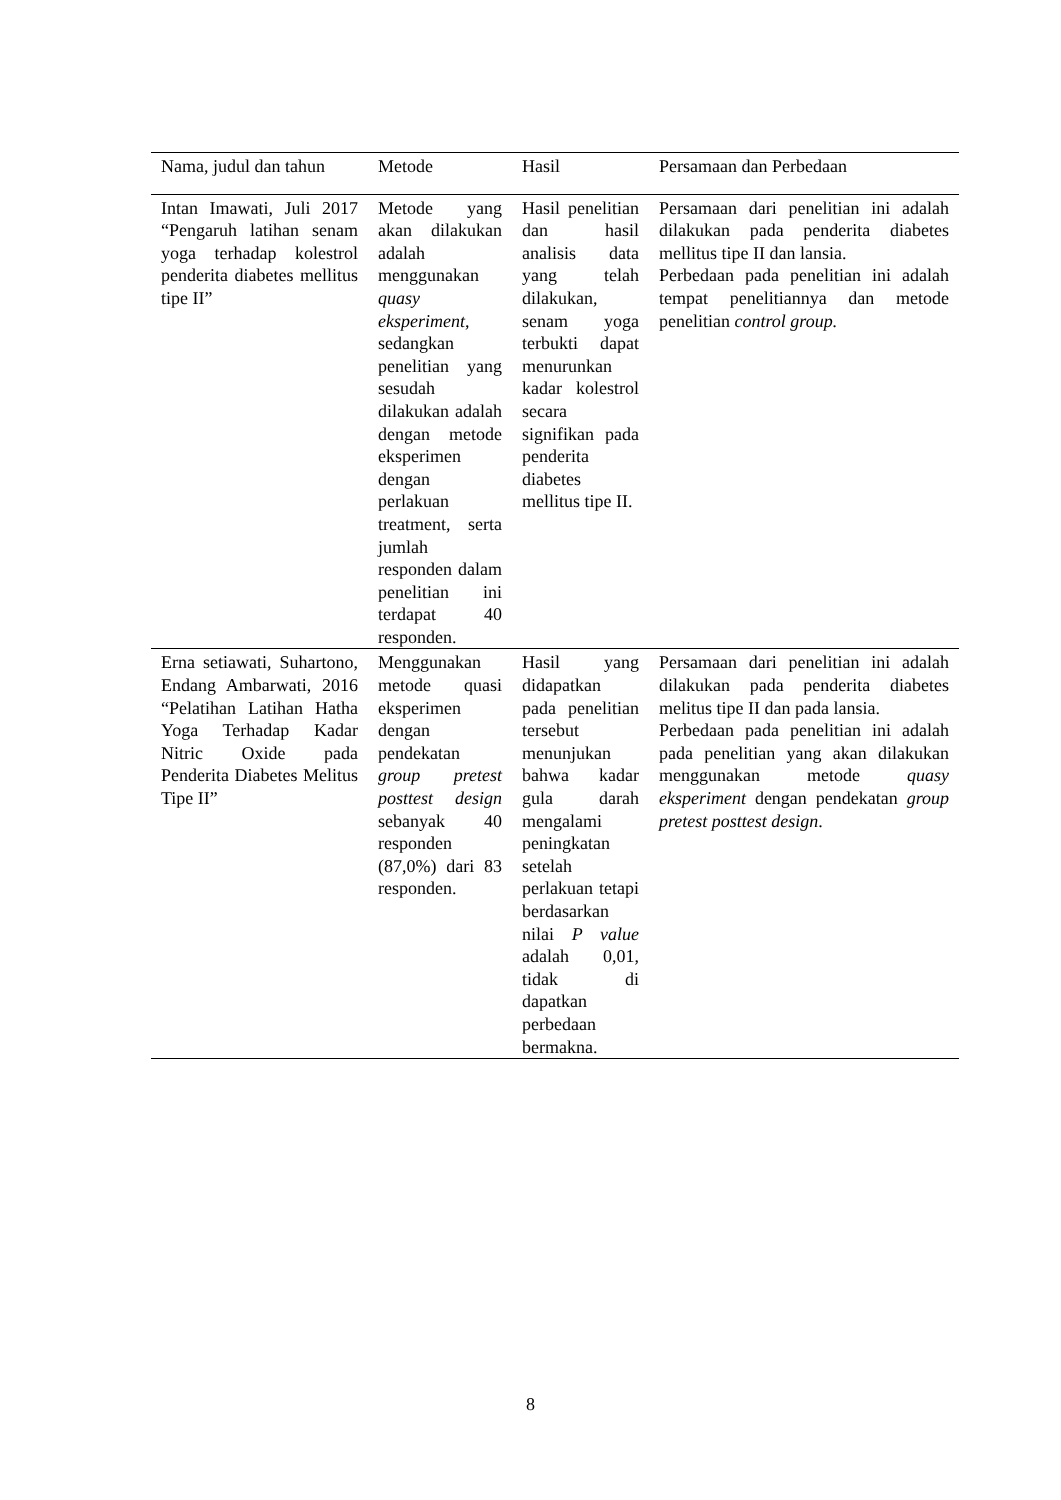| Nama, judul dan tahun | Metode | Hasil | Persamaan dan Perbedaan |
| --- | --- | --- | --- |
| Intan Imawati, Juli 2017 “Pengaruh latihan senam yoga terhadap kolestrol penderita diabetes mellitus tipe II” | Metode yang akan dilakukan adalah menggunakan quasy eksperiment , sedangkan penelitian yang sesudah dilakukan adalah dengan metode eksperimen dengan perlakuan treatment, serta jumlah responden dalam penelitian ini terdapat 40 responden. | Hasil penelitian dan hasil analisis data yang telah dilakukan, senam yoga terbukti dapat menurunkan kadar kolestrol secara signifikan pada penderita diabetes mellitus tipe II. | Persamaan dari penelitian ini adalah dilakukan pada penderita diabetes mellitus tipe II dan lansia. Perbedaan pada penelitian ini adalah tempat penelitiannya dan metode penelitian control group. |
| Erna setiawati, Suhartono, Endang Ambarwati, 2016 “Pelatihan Latihan Hatha Yoga Terhadap Kadar Nitric Oxide pada Penderita Diabetes Melitus Tipe II” | Menggunakan metode quasi eksperimen dengan pendekatan group pretest posttest design sebanyak 40 responden (87,0%) dari 83 responden. | Hasil yang didapatkan pada penelitian tersebut menunjukan bahwa kadar gula darah mengalami peningkatan setelah perlakuan tetapi berdasarkan nilai P value adalah 0,01, tidak di dapatkan perbedaan bermakna. | Persamaan dari penelitian ini adalah dilakukan pada penderita diabetes melitus tipe II dan pada lansia. Perbedaan pada penelitian ini adalah pada penelitian yang akan dilakukan menggunakan metode quasy eksperiment dengan pendekatan group pretest posttest design . |
8